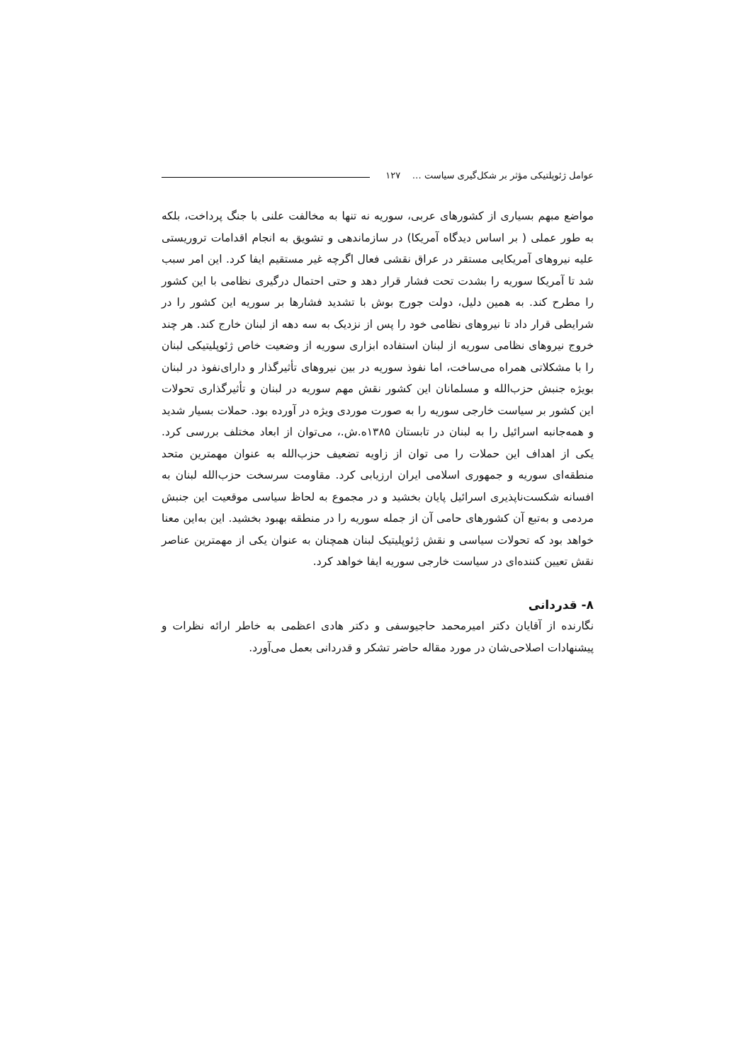عوامل ژئوپلتیکی مؤثر بر شکل‌گیری سیاست … ۱۲۷
مواضع مبهم بسیاری از کشورهای عربی، سوریه نه تنها به مخالفت علنی با جنگ پرداخت، بلکه به طور عملی ( بر اساس دیدگاه آمریکا) در سازماندهی و تشویق به انجام اقدامات تروریستی علیه نیروهای آمریکایی مستقر در عراق نقشی فعال اگرچه غیر مستقیم ایفا کرد. این امر سبب شد تا آمریکا سوریه را بشدت تحت فشار قرار دهد و حتی احتمال درگیری نظامی با این کشور را مطرح کند. به همین دلیل، دولت جورج بوش با تشدید فشارها بر سوریه این کشور را در شرایطی قرار داد تا نیروهای نظامی خود را پس از نزدیک به سه دهه از لبنان خارج کند. هر چند خروج نیروهای نظامی سوریه از لبنان استفاده ابزاری سوریه از وضعیت خاص ژئوپلیتیکی لبنان را با مشکلاتی همراه می‌ساخت، اما نفوذ سوریه در بین نیروهای تأثیرگذار و دارای‌نفوذ در لبنان بویژه جنبش حزب‌الله و مسلمانان این کشور نقش مهم سوریه در لبنان و تأثیرگذاری تحولات این کشور بر سیاست خارجی سوریه را به صورت موردی ویژه در آورده بود. حملات بسیار شدید و همه‌جانبه اسرائیل را به لبنان در تابستان ۱۳۸۵ه.ش.، می‌توان از ابعاد مختلف بررسی کرد. یکی از اهداف این حملات را می توان از زاویه تضعیف حزب‌الله به عنوان مهمترین متحد منطقه‌ای سوریه و جمهوری اسلامی ایران ارزیابی کرد. مقاومت سرسخت حزب‌الله لبنان به افسانه شکست‌ناپذیری اسرائیل پایان بخشید و در مجموع به لحاظ سیاسی موقعیت این جنبش مردمی و به‌تبع آن کشورهای حامی آن از جمله سوریه را در منطقه بهبود بخشید. این به‌این معنا خواهد بود که تحولات سیاسی و نقش ژئوپلیتیک لبنان همچنان به عنوان یکی از مهمترین عناصر نقش تعیین کننده‌ای در سیاست خارجی سوریه ایفا خواهد کرد.
۸- قدردانی
نگارنده از آقایان دکتر امیرمحمد حاجیوسفی و دکتر هادی اعظمی به خاطر ارائه نظرات و پیشنهادات اصلاحی‌شان در مورد مقاله حاضر تشکر و قدردانی بعمل می‌آورد.